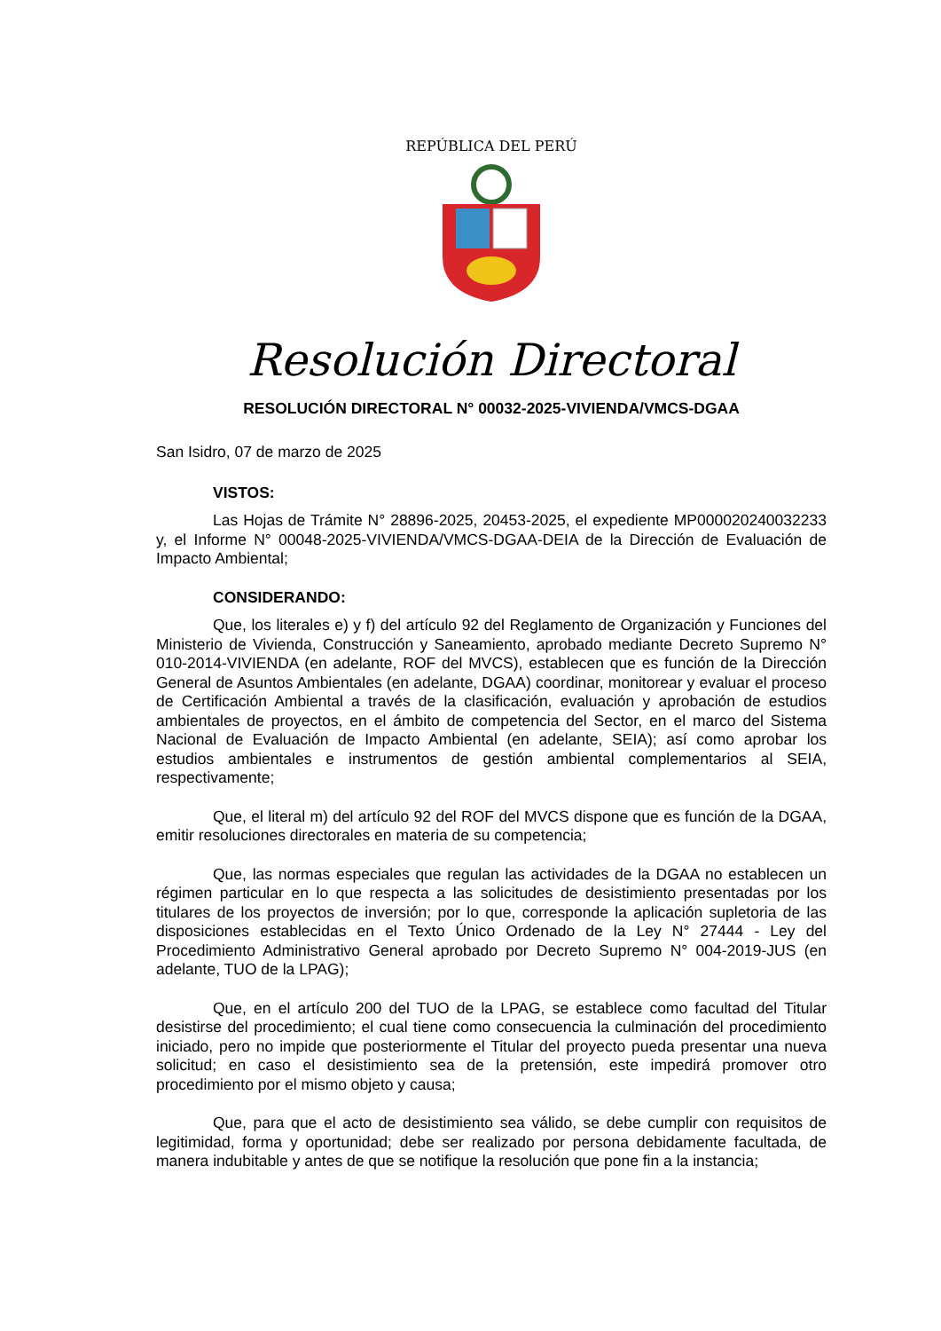REPÚBLICA DEL PERÚ
Resolución Directoral
RESOLUCIÓN DIRECTORAL N° 00032-2025-VIVIENDA/VMCS-DGAA
San Isidro, 07 de marzo de 2025
VISTOS:
Las Hojas de Trámite N° 28896-2025, 20453-2025, el expediente MP000020240032233 y, el Informe N° 00048-2025-VIVIENDA/VMCS-DGAA-DEIA de la Dirección de Evaluación de Impacto Ambiental;
CONSIDERANDO:
Que, los literales e) y f) del artículo 92 del Reglamento de Organización y Funciones del Ministerio de Vivienda, Construcción y Saneamiento, aprobado mediante Decreto Supremo N° 010-2014-VIVIENDA (en adelante, ROF del MVCS), establecen que es función de la Dirección General de Asuntos Ambientales (en adelante, DGAA) coordinar, monitorear y evaluar el proceso de Certificación Ambiental a través de la clasificación, evaluación y aprobación de estudios ambientales de proyectos, en el ámbito de competencia del Sector, en el marco del Sistema Nacional de Evaluación de Impacto Ambiental (en adelante, SEIA); así como aprobar los estudios ambientales e instrumentos de gestión ambiental complementarios al SEIA, respectivamente;
Que, el literal m) del artículo 92 del ROF del MVCS dispone que es función de la DGAA, emitir resoluciones directorales en materia de su competencia;
Que, las normas especiales que regulan las actividades de la DGAA no establecen un régimen particular en lo que respecta a las solicitudes de desistimiento presentadas por los titulares de los proyectos de inversión; por lo que, corresponde la aplicación supletoria de las disposiciones establecidas en el Texto Único Ordenado de la Ley N° 27444 - Ley del Procedimiento Administrativo General aprobado por Decreto Supremo N° 004-2019-JUS (en adelante, TUO de la LPAG);
Que, en el artículo 200 del TUO de la LPAG, se establece como facultad del Titular desistirse del procedimiento; el cual tiene como consecuencia la culminación del procedimiento iniciado, pero no impide que posteriormente el Titular del proyecto pueda presentar una nueva solicitud; en caso el desistimiento sea de la pretensión, este impedirá promover otro procedimiento por el mismo objeto y causa;
Que, para que el acto de desistimiento sea válido, se debe cumplir con requisitos de legitimidad, forma y oportunidad; debe ser realizado por persona debidamente facultada, de manera indubitable y antes de que se notifique la resolución que pone fin a la instancia;